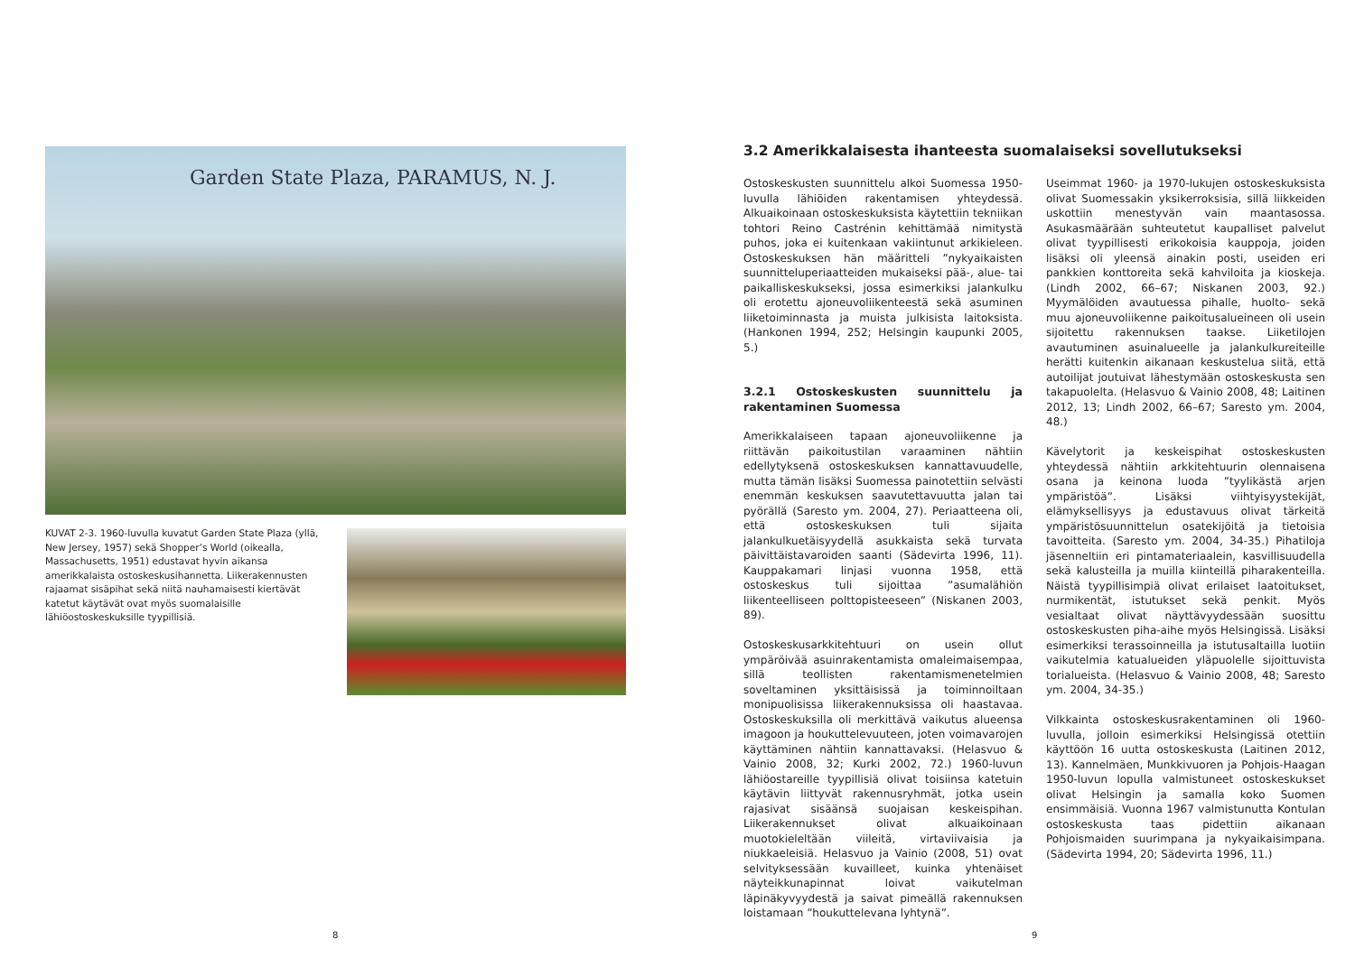Garden State Plaza, PARAMUS, N. J.
KUVAT 2-3. 1960-luvulla kuvatut Garden State Plaza (yllä, New Jersey, 1957) sekä Shopper’s World (oikealla, Massachusetts, 1951) edustavat hyvin aikansa amerikkalaista ostoskeskusihannetta. Liikerakennusten rajaamat sisäpihat sekä niitä nauhamaisesti kiertävät katetut käytävät ovat myös suomalaisille lähiöostoskeskuksille tyypillisiä.
8
3.2 Amerikkalaisesta ihanteesta suomalaiseksi sovellutukseksi
Ostoskeskusten suunnittelu alkoi Suomessa 1950-luvulla lähiöiden rakentamisen yhteydessä. Alkuaikoinaan ostoskeskuksista käytettiin tekniikan tohtori Reino Castrénin kehittämää nimitystä puhos, joka ei kuitenkaan vakiintunut arkikieleen. Ostoskeskuksen hän määritteli ”nykyaikaisten suunnitteluperiaatteiden mukaiseksi pää-, alue- tai paikalliskeskukseksi, jossa esimerkiksi jalankulku oli erotettu ajoneuvoliikenteestä sekä asuminen liiketoiminnasta ja muista julkisista laitoksista. (Hankonen 1994, 252; Helsingin kaupunki 2005, 5.)
3.2.1 Ostoskeskusten suunnittelu ja rakentaminen Suomessa
Amerikkalaiseen tapaan ajoneuvoliikenne ja riittävän paikoitustilan varaaminen nähtiin edellytyksenä ostoskeskuksen kannattavuudelle, mutta tämän lisäksi Suomessa painotettiin selvästi enemmän keskuksen saavutettavuutta jalan tai pyörällä (Saresto ym. 2004, 27). Periaatteena oli, että ostoskeskuksen tuli sijaita jalankulkuetäisyydellä asukkaista sekä turvata päivittäistavaroiden saanti (Sädevirta 1996, 11). Kauppakamari linjasi vuonna 1958, että ostoskeskus tuli sijoittaa ”asumalähiön liikenteelliseen polttopisteeseen” (Niskanen 2003, 89).
Ostoskeskusarkkitehtuuri on usein ollut ympäröivää asuinrakentamista omaleimaisempaa, sillä teollisten rakentamismenetelmien soveltaminen yksittäisissä ja toiminnoiltaan monipuolisissa liikerakennuksissa oli haastavaa. Ostoskeskuksilla oli merkittävä vaikutus alueensa imagoon ja houkuttelevuuteen, joten voimavarojen käyttäminen nähtiin kannattavaksi. (Helasvuo & Vainio 2008, 32; Kurki 2002, 72.) 1960-luvun lähiöostareille tyypillisiä olivat toisiinsa katetuin käytävin liittyvät rakennusryhmät, jotka usein rajasivat sisäänsä suojaisan keskeispihan. Liikerakennukset olivat alkuaikoinaan muotokieleltään viileitä, virtaviivaisia ja niukkaeleisiä. Helasvuo ja Vainio (2008, 51) ovat selvityksessään kuvailleet, kuinka yhtenäiset näyteikkunapinnat loivat vaikutelman läpinäkyvyydestä ja saivat pimeällä rakennuksen loistamaan ”houkuttelevana lyhtynä”.
Useimmat 1960- ja 1970-lukujen ostoskeskuksista olivat Suomessakin yksikerroksisia, sillä liikkeiden uskottiin menestyvän vain maantasossa. Asukasmäärään suhteutetut kaupalliset palvelut olivat tyypillisesti erikokoisia kauppoja, joiden lisäksi oli yleensä ainakin posti, useiden eri pankkien konttoreita sekä kahviloita ja kioskeja. (Lindh 2002, 66–67; Niskanen 2003, 92.) Myymälöiden avautuessa pihalle, huolto- sekä muu ajoneuvoliikenne paikoitusalueineen oli usein sijoitettu rakennuksen taakse. Liiketilojen avautuminen asuinalueelle ja jalankulkureiteille herätti kuitenkin aikanaan keskustelua siitä, että autoilijat joutuivat lähestymään ostoskeskusta sen takapuolelta. (Helasvuo & Vainio 2008, 48; Laitinen 2012, 13; Lindh 2002, 66–67; Saresto ym. 2004, 48.)
Kävelytorit ja keskeispihat ostoskeskusten yhteydessä nähtiin arkkitehtuurin olennaisena osana ja keinona luoda ”tyylikästä arjen ympäristöä”. Lisäksi viihtyisyystekijät, elämyksellisyys ja edustavuus olivat tärkeitä ympäristösuunnittelun osatekijöitä ja tietoisia tavoitteita. (Saresto ym. 2004, 34-35.) Pihatiloja jäsenneltiin eri pintamateriaalein, kasvillisuudella sekä kalusteilla ja muilla kiinteillä piharakenteilla. Näistä tyypillisimpiä olivat erilaiset laatoitukset, nurmikentät, istutukset sekä penkit. Myös vesialtaat olivat näyttävyydessään suosittu ostoskeskusten piha-aihe myös Helsingissä. Lisäksi esimerkiksi terassoinneilla ja istutusaltailla luotiin vaikutelmia katualueiden yläpuolelle sijoittuvista torialueista. (Helasvuo & Vainio 2008, 48; Saresto ym. 2004, 34-35.)
Vilkkainta ostoskeskusrakentaminen oli 1960-luvulla, jolloin esimerkiksi Helsingissä otettiin käyttöön 16 uutta ostoskeskusta (Laitinen 2012, 13). Kannelmäen, Munkkivuoren ja Pohjois-Haagan 1950-luvun lopulla valmistuneet ostoskeskukset olivat Helsingin ja samalla koko Suomen ensimmäisiä. Vuonna 1967 valmistunutta Kontulan ostoskeskusta taas pidettiin aikanaan Pohjoismaiden suurimpana ja nykyaikaisimpana. (Sädevirta 1994, 20; Sädevirta 1996, 11.)
9